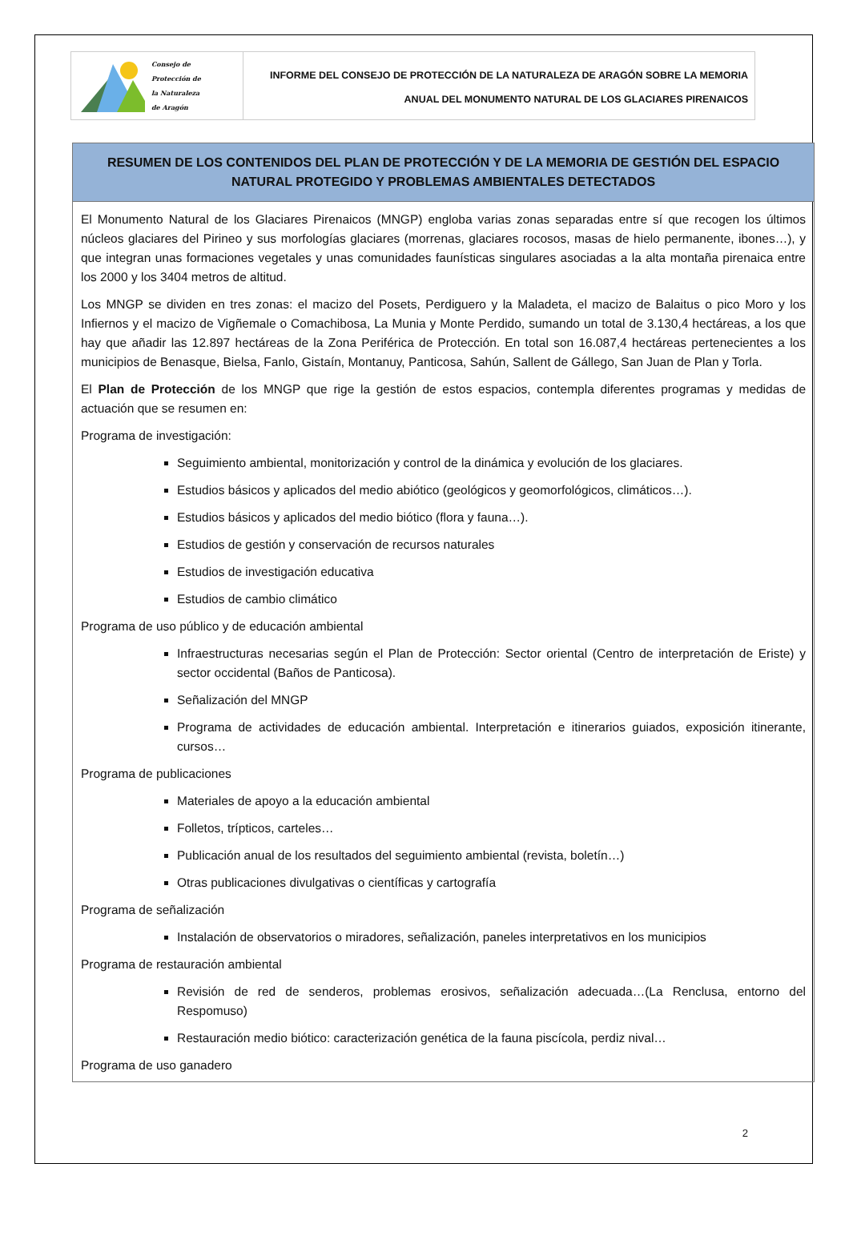Consejo de
Protección de
la Naturaleza
de Aragón
INFORME DEL CONSEJO DE PROTECCIÓN DE LA NATURALEZA DE ARAGÓN SOBRE LA MEMORIA
ANUAL DEL MONUMENTO NATURAL DE LOS GLACIARES PIRENAICOS
RESUMEN DE LOS CONTENIDOS DEL PLAN DE PROTECCIÓN Y DE LA MEMORIA DE GESTIÓN DEL ESPACIO NATURAL PROTEGIDO Y PROBLEMAS AMBIENTALES DETECTADOS
El Monumento Natural de los Glaciares Pirenaicos (MNGP) engloba varias zonas separadas entre sí que recogen los últimos núcleos glaciares del Pirineo y sus morfologías glaciares (morrenas, glaciares rocosos, masas de hielo permanente, ibones…), y que integran unas formaciones vegetales y unas comunidades faunísticas singulares asociadas a la alta montaña pirenaica entre los 2000 y los 3404 metros de altitud.
Los MNGP se dividen en tres zonas: el macizo del Posets, Perdiguero y la Maladeta, el macizo de Balaitus o pico Moro y los Infiernos y el macizo de Vigñemale o Comachibosa, La Munia y Monte Perdido, sumando un total de 3.130,4 hectáreas, a los que hay que añadir las 12.897 hectáreas de la Zona Periférica de Protección. En total son 16.087,4 hectáreas pertenecientes a los municipios de Benasque, Bielsa, Fanlo, Gistaín, Montanuy, Panticosa, Sahún, Sallent de Gállego, San Juan de Plan y Torla.
El Plan de Protección de los MNGP que rige la gestión de estos espacios, contempla diferentes programas y medidas de actuación que se resumen en:
Programa de investigación:
Seguimiento ambiental, monitorización y control de la dinámica y evolución de los glaciares.
Estudios básicos y aplicados del medio abiótico (geológicos y geomorfológicos, climáticos…).
Estudios básicos y aplicados del medio biótico (flora y fauna…).
Estudios de gestión y conservación de recursos naturales
Estudios de investigación educativa
Estudios de cambio climático
Programa de uso público y de educación ambiental
Infraestructuras necesarias según el Plan de Protección: Sector oriental (Centro de interpretación de Eriste) y sector occidental (Baños de Panticosa).
Señalización del MNGP
Programa de actividades de educación ambiental. Interpretación e itinerarios guiados, exposición itinerante, cursos…
Programa de publicaciones
Materiales de apoyo a la educación ambiental
Folletos, trípticos, carteles…
Publicación anual de los resultados del seguimiento ambiental (revista, boletín…)
Otras publicaciones divulgativas o científicas y cartografía
Programa de señalización
Instalación de observatorios o miradores, señalización, paneles interpretativos en los municipios
Programa de restauración ambiental
Revisión de red de senderos, problemas erosivos, señalización adecuada…(La Renclusa, entorno del Respomuso)
Restauración medio biótico: caracterización genética de la fauna piscícola, perdiz nival…
Programa de uso ganadero
2